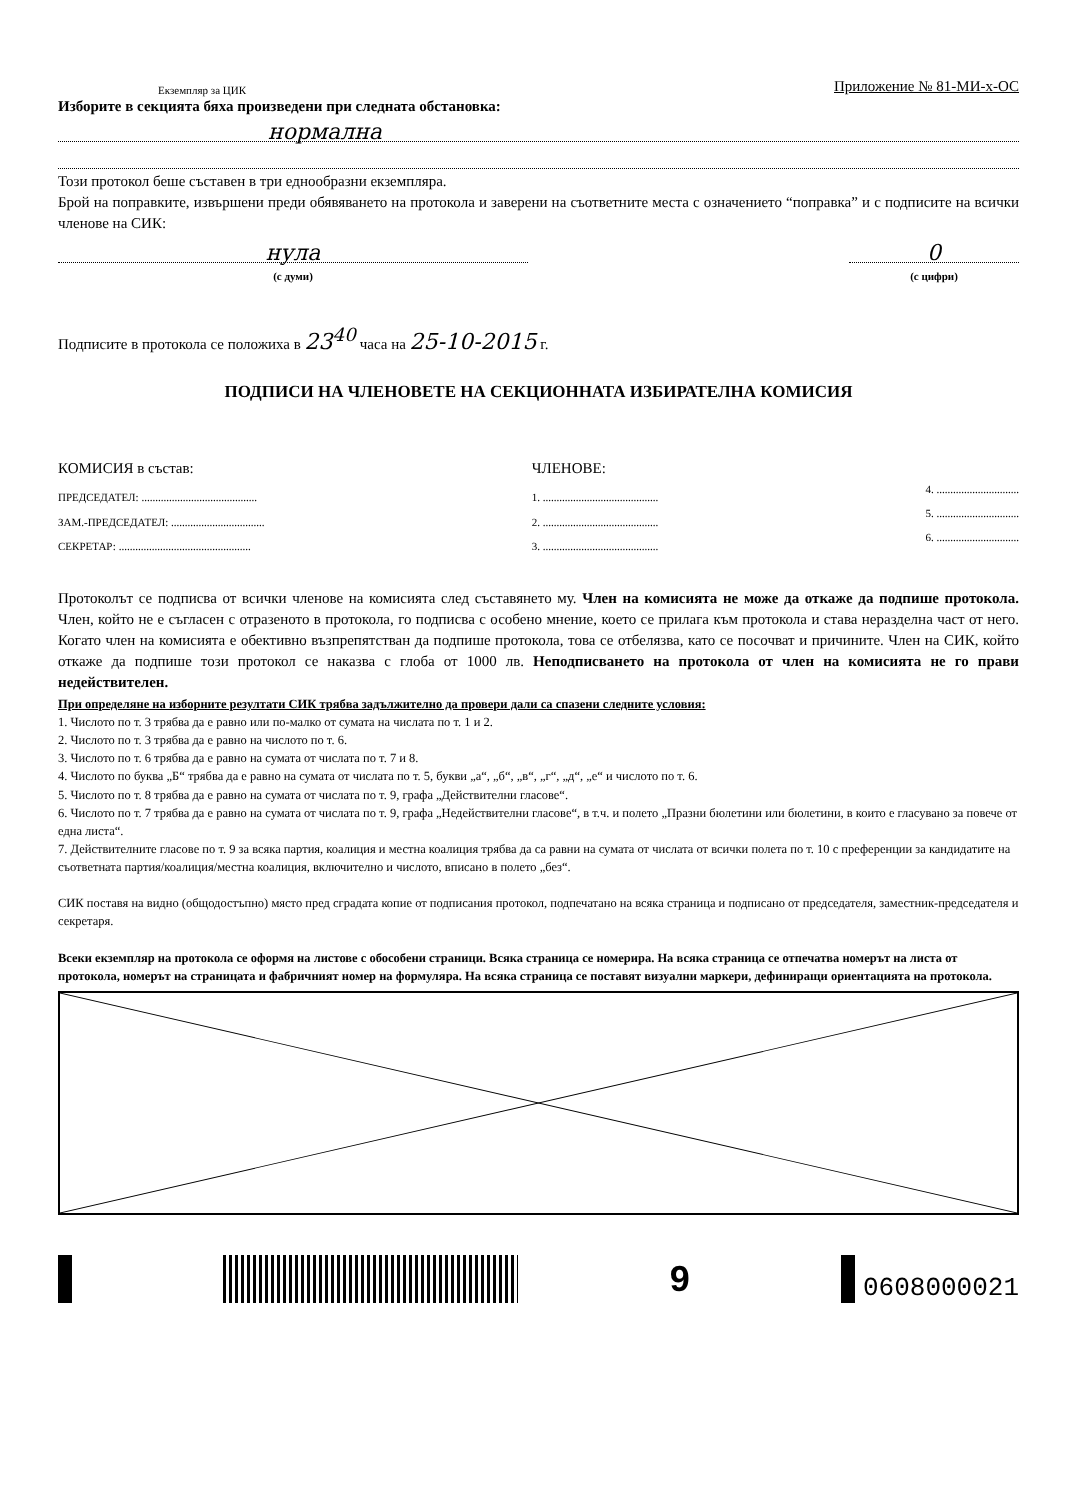Екземпляр за ЦИК Приложение № 81-МИ-х-ОС
Изборите в секцията бяха произведени при следната обстановка:
нормална
Този протокол беше съставен в три еднообразни екземпляра.
Брой на поправките, извършени преди обявяването на протокола и заверени на съответните места с означението “поправка” и с подписите на всички членове на СИК:
нула
(с думи)
0
(с цифри)
Подписите в протокола се положиха в 23<sup>40</sup> часа на 25-10-2015 г.
ПОДПИСИ НА ЧЛЕНОВЕТЕ НА СЕКЦИОННАТА ИЗБИРАТЕЛНА КОМИСИЯ
КОМИСИЯ в състав:
ПРЕДСЕДАТЕЛ: ..........................................
ЗАМ.-ПРЕДСЕДАТЕЛ: ..................................
СЕКРЕТАР: ................................................
ЧЛЕНОВЕ:
1. ..........................................
2. ..........................................
3. ..........................................
4. ..............................
5. ..............................
6. ..............................
Протоколът се подписва от всички членове на комисията след съставянето му. Член на комисията не може да откаже да подпише протокола. Член, който не е съгласен с отразеното в протокола, го подписва с особено мнение, което се прилага към протокола и става неразделна част от него. Когато член на комисията е обективно възпрепятстван да подпише протокола, това се отбелязва, като се посочват и причините. Член на СИК, който откаже да подпише този протокол се наказва с глоба от 1000 лв. Неподписването на протокола от член на комисията не го прави недействителен.
При определяне на изборните резултати СИК трябва задължително да провери дали са спазени следните условия:
1. Числото по т. 3 трябва да е равно или по-малко от сумата на числата по т. 1 и 2.
2. Числото по т. 3 трябва да е равно на числото по т. 6.
3. Числото по т. 6 трябва да е равно на сумата от числата по т. 7 и 8.
4. Числото по буква „Б“ трябва да е равно на сумата от числата по т. 5, букви „а“, „б“, „в“, „г“, „д“, „е“ и числото по т. 6.
5. Числото по т. 8 трябва да е равно на сумата от числата по т. 9, графа „Действителни гласове“.
6. Числото по т. 7 трябва да е равно на сумата от числата по т. 9, графа „Недействителни гласове“, в т.ч. и полето „Празни бюлетини или бюлетини, в които е гласувано за повече от една листа“.
7. Действителните гласове по т. 9 за всяка партия, коалиция и местна коалиция трябва да са равни на сумата от числата от всички полета по т. 10 с преференции за кандидатите на съответната партия/коалиция/местна коалиция, включително и числото, вписано в полето „без“.
СИК поставя на видно (общодостъпно) място пред сградата копие от подписания протокол, подпечатано на всяка страница и подписано от председателя, заместник-председателя и секретаря.
Всеки екземпляр на протокола се оформя на листове с обособени страници. Всяка страница се номерира. На всяка страница се отпечатва номерът на листа от протокола, номерът на страницата и фабричният номер на формуляра. На всяка страница се поставят визуални маркери, дефиниращи ориентацията на протокола.
9
0608000021